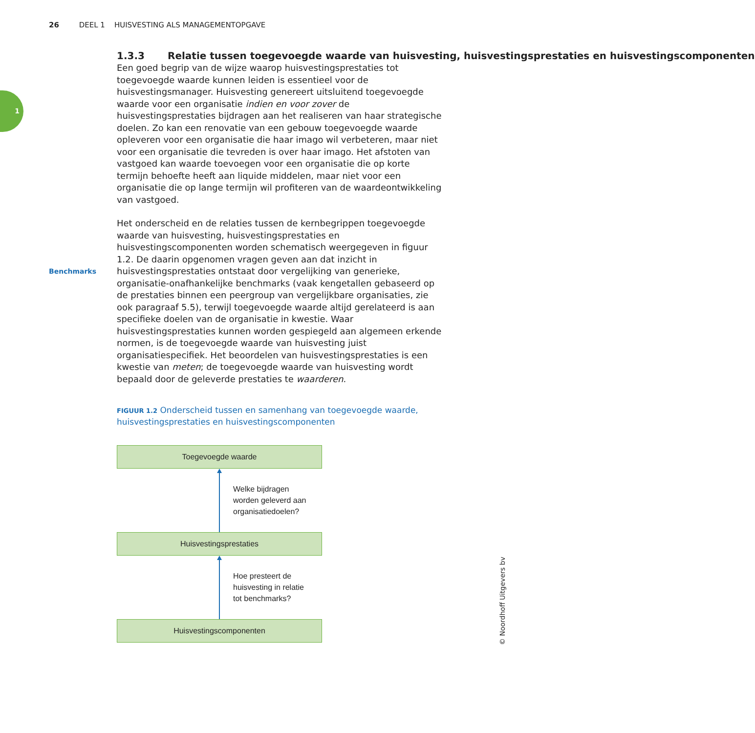26 DEEL 1 HUISVESTING ALS MANAGEMENTOPGAVE
1
Benchmarks
1.3.3 Relatie tussen toegevoegde waarde van huisvesting, huisvestingsprestaties en huisvestingscomponenten
Een goed begrip van de wijze waarop huisvestingsprestaties tot toegevoegde waarde kunnen leiden is essentieel voor de huisvestingsmanager. Huisvesting genereert uitsluitend toegevoegde waarde voor een organisatie indien en voor zover de huisvestingsprestaties bijdragen aan het realiseren van haar strategische doelen. Zo kan een renovatie van een gebouw toegevoegde waarde opleveren voor een organisatie die haar imago wil verbeteren, maar niet voor een organisatie die tevreden is over haar imago. Het afstoten van vastgoed kan waarde toevoegen voor een organisatie die op korte termijn behoefte heeft aan liquide middelen, maar niet voor een organisatie die op lange termijn wil profiteren van de waardeontwikkeling van vastgoed.
Het onderscheid en de relaties tussen de kernbegrippen toegevoegde waarde van huisvesting, huisvestingsprestaties en huisvestingscomponenten worden schematisch weergegeven in figuur 1.2. De daarin opgenomen vragen geven aan dat inzicht in huisvestingsprestaties ontstaat door vergelijking van generieke, organisatie-onafhankelijke benchmarks (vaak kengetallen gebaseerd op de prestaties binnen een peergroup van vergelijkbare organisaties, zie ook paragraaf 5.5), terwijl toegevoegde waarde altijd gerelateerd is aan specifieke doelen van de organisatie in kwestie. Waar huisvestingsprestaties kunnen worden gespiegeld aan algemeen erkende normen, is de toegevoegde waarde van huisvesting juist organisatiespecifiek. Het beoordelen van huisvestingsprestaties is een kwestie van meten; de toegevoegde waarde van huisvesting wordt bepaald door de geleverde prestaties te waarderen.
FIGUUR 1.2 Onderscheid tussen en samenhang van toegevoegde waarde, huisvestingsprestaties en huisvestingscomponenten
Toegevoegde waarde
Welke bijdragen
worden geleverd aan
organisatiedoelen?
Huisvestingsprestaties
Hoe presteert de
huisvesting in relatie
tot benchmarks?
Huisvestingscomponenten
© Noordhoff Uitgevers bv